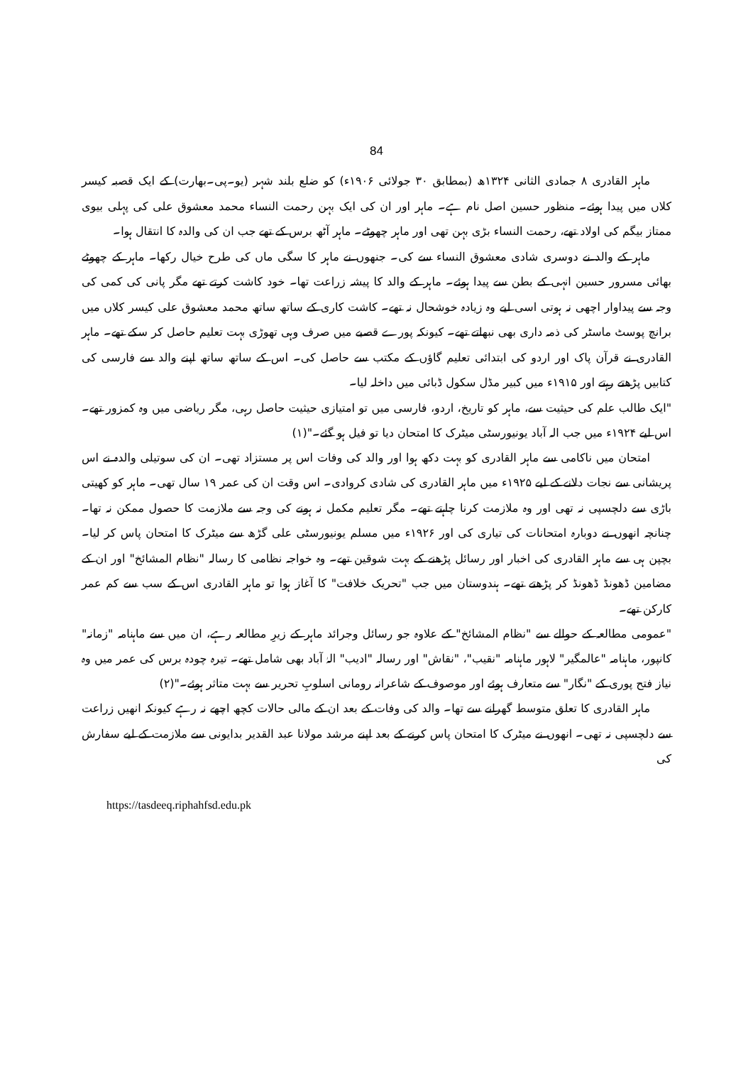84
ماہر القادری ۸ جمادی الثانی ۱۳۲۴ھ (بمطابق ۳۰ جولائی ۱۹۰۶ء) کو ضلع بلند شہر (یو۔پی۔بھارت) کے ایک قصبہ کیسر کلاں میں پیدا ہوئے۔ منظور حسین اصل نام ہے۔ ماہر اور ان کی ایک بہن رحمت النساء محمد معشوق علی کی پہلی بیوی ممتاز بیگم کی اولاد تھے، رحمت النساء بڑی بہن تھی اور ماہر چھوٹے۔ ماہر آٹھ برس کے تھے جب ان کی والدہ کا انتقال ہوا۔
ماہر کے والد نے دوسری شادی معشوق النساء سے کی۔ جنھوں نے ماہر کا سگی ماں کی طرح خیال رکھا۔ ماہر کے چھوٹے بھائی مسرور حسین انہی کے بطن سے پیدا ہوئے۔ ماہر کے والد کا پیشہ زراعت تھا۔ خود کاشت کرتے تھے مگر پانی کی کمی کی وجہ سے پیداوار اچھی نہ ہوتی اسی لیے وہ زیادہ خوشحال نہ تھے۔ کاشت کاری کے ساتھ ساتھ محمد معشوق علی کیسر کلاں میں برانچ پوسٹ ماسٹر کی ذمہ داری بھی نبھاتے تھے۔ کیونکہ پورے قصبے میں صرف وہی تھوڑی بہت تعلیم حاصل کر سکے تھے۔ ماہر القادری نے قرآن پاک اور اردو کی ابتدائی تعلیم گاؤں کے مکتب سے حاصل کی۔ اس کے ساتھ ساتھ اپنے والد سے فارسی کی کتابیں پڑھتے رہتے اور ۱۹۱۵ء میں کبیر مڈل سکول ڈبائی میں داخلہ لیا۔
"ایک طالب علم کی حیثیت سے، ماہر کو تاریخ، اردو، فارسی میں تو امتیازی حیثیت حاصل رہی، مگر ریاضی میں وہ کمزور تھے۔ اس لیے ۱۹۲۴ء میں جب الہ آباد یونیورسٹی میٹرک کا امتحان دیا تو فیل ہو گئے۔"(۱)
امتحان میں ناکامی سے ماہر القادری کو بہت دکھ ہوا اور والد کی وفات اس پر مستزاد تھی۔ ان کی سوتیلی والدہ نے اس پریشانی سے نجات دلانے کے لیے ۱۹۲۵ء میں ماہر القادری کی شادی کروادی۔ اس وقت ان کی عمر ۱۹ سال تھی۔ ماہر کو کھیتی باڑی سے دلچسپی نہ تھی اور وہ ملازمت کرنا چاہتے تھے۔ مگر تعلیم مکمل نہ ہونے کی وجہ سے ملازمت کا حصول ممکن نہ تھا۔ چنانچہ انھوں نے دوبارہ امتحانات کی تیاری کی اور ۱۹۲۶ء میں مسلم یونیورسٹی علی گڑھ سے میٹرک کا امتحان پاس کر لیا۔ بچپن ہی سے ماہر القادری کی اخبار اور رسائل پڑھنے کے بہت شوقین تھے۔ وہ خواجہ نظامی کا رسالہ "نظام المشائخ" اور ان کے مضامین ڈھونڈ ڈھونڈ کر پڑھتے تھے۔ ہندوستان میں جب "تحریک خلافت" کا آغاز ہوا تو ماہر القادری اس کے سب سے کم عمر کارکن تھے۔
"عمومی مطالعہ کے حوالے سے "نظام المشائخ" کے علاوہ جو رسائل وجرائد ماہر کے زیرِ مطالعہ رہے، ان میں سے ماہنامہ "زمانہ" کانپور، ماہنامہ "عالمگیر" لاہور ماہنامہ "نقیب"، "نقاش" اور رسالہ "ادیب" الہٰ آباد بھی شامل تھے۔ تیرہ چودہ برس کی عمر میں وہ نیاز فتح پوری کے "نگار" سے متعارف ہوئے اور موصوف کے شاعرانہ رومانی اسلوبِ تحریر سے بہت متاثر ہوئے۔"(۲)
ماہر القادری کا تعلق متوسط گھرانے سے تھا۔ والد کی وفات کے بعد ان کے مالی حالات کچھ اچھے نہ رہے کیونکہ انھیں زراعت سے دلچسپی نہ تھی۔ انھوں نے میٹرک کا امتحان پاس کرنے کے بعد اپنے مرشد مولانا عبد القدیر بدایونی سے ملازمت کے لیے سفارش کی
https://tasdeeq.riphahfsd.edu.pk